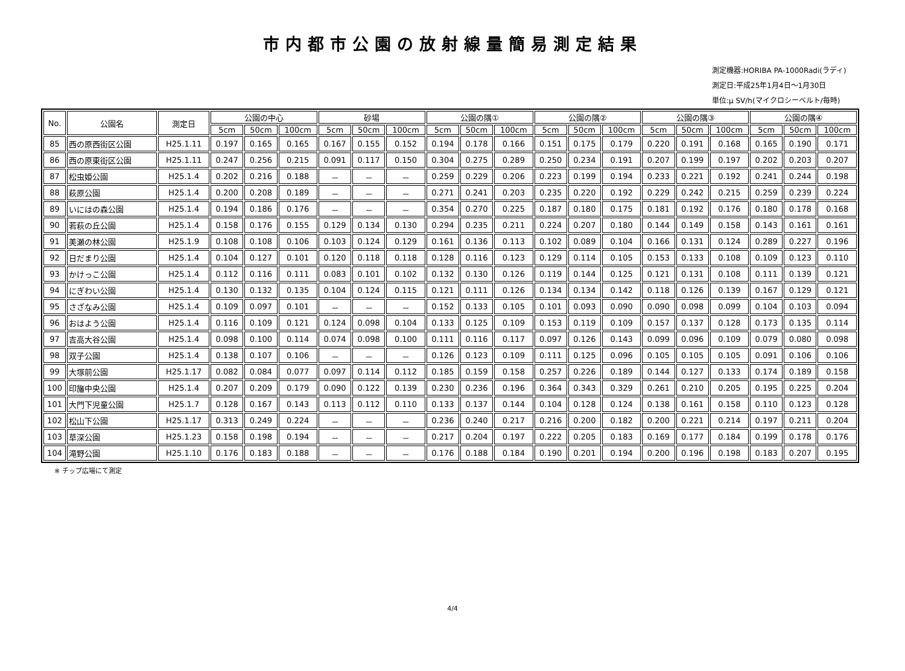市内都市公園の放射線量簡易測定結果
測定機器:HORIBA PA-1000Radi(ラディ)
測定日:平成25年1月4日～1月30日
単位:μ SV/h(マイクロシーベルト/毎時)
| No. | 公園名 | 測定日 | 公園の中心 | | | 砂場 | | | 公園の隅① | | | 公園の隅② | | | 公園の隅③ | | | 公園の隅④ | | |
| --- | --- | --- | --- | --- | --- | --- | --- | --- | --- | --- | --- | --- | --- | --- | --- | --- | --- | --- | --- | --- |
| | | | 5cm | 50cm | 100cm | 5cm | 50cm | 100cm | 5cm | 50cm | 100cm | 5cm | 50cm | 100cm | 5cm | 50cm | 100cm | 5cm | 50cm | 100cm |
| 85 | 西の原西街区公園 | H25.1.11 | 0.197 | 0.165 | 0.165 | 0.167 | 0.155 | 0.152 | 0.194 | 0.178 | 0.166 | 0.151 | 0.175 | 0.179 | 0.220 | 0.191 | 0.168 | 0.165 | 0.190 | 0.171 |
| 86 | 西の原東街区公園 | H25.1.11 | 0.247 | 0.256 | 0.215 | 0.091 | 0.117 | 0.150 | 0.304 | 0.275 | 0.289 | 0.250 | 0.234 | 0.191 | 0.207 | 0.199 | 0.197 | 0.202 | 0.203 | 0.207 |
| 87 | 松虫姫公園 | H25.1.4 | 0.202 | 0.216 | 0.188 | － | － | － | 0.259 | 0.229 | 0.206 | 0.223 | 0.199 | 0.194 | 0.233 | 0.221 | 0.192 | 0.241 | 0.244 | 0.198 |
| 88 | 萩原公園 | H25.1.4 | 0.200 | 0.208 | 0.189 | － | － | － | 0.271 | 0.241 | 0.203 | 0.235 | 0.220 | 0.192 | 0.229 | 0.242 | 0.215 | 0.259 | 0.239 | 0.224 |
| 89 | いにはの森公園 | H25.1.4 | 0.194 | 0.186 | 0.176 | － | － | － | 0.354 | 0.270 | 0.225 | 0.187 | 0.180 | 0.175 | 0.181 | 0.192 | 0.176 | 0.180 | 0.178 | 0.168 |
| 90 | 若萩の丘公園 | H25.1.4 | 0.158 | 0.176 | 0.155 | 0.129 | 0.134 | 0.130 | 0.294 | 0.235 | 0.211 | 0.224 | 0.207 | 0.180 | 0.144 | 0.149 | 0.158 | 0.143 | 0.161 | 0.161 |
| 91 | 美瀬の林公園 | H25.1.9 | 0.108 | 0.108 | 0.106 | 0.103 | 0.124 | 0.129 | 0.161 | 0.136 | 0.113 | 0.102 | 0.089 | 0.104 | 0.166 | 0.131 | 0.124 | 0.289 | 0.227 | 0.196 |
| 92 | 日だまり公園 | H25.1.4 | 0.104 | 0.127 | 0.101 | 0.120 | 0.118 | 0.118 | 0.128 | 0.116 | 0.123 | 0.129 | 0.114 | 0.105 | 0.153 | 0.133 | 0.108 | 0.109 | 0.123 | 0.110 |
| 93 | かけっこ公園 | H25.1.4 | 0.112 | 0.116 | 0.111 | 0.083 | 0.101 | 0.102 | 0.132 | 0.130 | 0.126 | 0.119 | 0.144 | 0.125 | 0.121 | 0.131 | 0.108 | 0.111 | 0.139 | 0.121 |
| 94 | にぎわい公園 | H25.1.4 | 0.130 | 0.132 | 0.135 | 0.104 | 0.124 | 0.115 | 0.121 | 0.111 | 0.126 | 0.134 | 0.134 | 0.142 | 0.118 | 0.126 | 0.139 | 0.167 | 0.129 | 0.121 |
| 95 | さざなみ公園 | H25.1.4 | 0.109 | 0.097 | 0.101 | － | － | － | 0.152 | 0.133 | 0.105 | 0.101 | 0.093 | 0.090 | 0.090 | 0.098 | 0.099 | 0.104 | 0.103 | 0.094 |
| 96 | おはよう公園 | H25.1.4 | 0.116 | 0.109 | 0.121 | 0.124 | 0.098 | 0.104 | 0.133 | 0.125 | 0.109 | 0.153 | 0.119 | 0.109 | 0.157 | 0.137 | 0.128 | 0.173 | 0.135 | 0.114 |
| 97 | 吉高大谷公園 | H25.1.4 | 0.098 | 0.100 | 0.114 | 0.074 | 0.098 | 0.100 | 0.111 | 0.116 | 0.117 | 0.097 | 0.126 | 0.143 | 0.099 | 0.096 | 0.109 | 0.079 | 0.080 | 0.098 |
| 98 | 双子公園 | H25.1.4 | 0.138 | 0.107 | 0.106 | － | － | － | 0.126 | 0.123 | 0.109 | 0.111 | 0.125 | 0.096 | 0.105 | 0.105 | 0.105 | 0.091 | 0.106 | 0.106 |
| 99 | 大塚前公園 | H25.1.17 | 0.082 | 0.084 | 0.077 | 0.097 | 0.114 | 0.112 | 0.185 | 0.159 | 0.158 | 0.257 | 0.226 | 0.189 | 0.144 | 0.127 | 0.133 | 0.174 | 0.189 | 0.158 |
| 100 | 印旛中央公園 | H25.1.4 | 0.207 | 0.209 | 0.179 | 0.090 | 0.122 | 0.139 | 0.230 | 0.236 | 0.196 | 0.364 | 0.343 | 0.329 | 0.261 | 0.210 | 0.205 | 0.195 | 0.225 | 0.204 |
| 101 | 大門下児童公園 | H25.1.7 | 0.128 | 0.167 | 0.143 | 0.113 | 0.112 | 0.110 | 0.133 | 0.137 | 0.144 | 0.104 | 0.128 | 0.124 | 0.138 | 0.161 | 0.158 | 0.110 | 0.123 | 0.128 |
| 102 | 松山下公園 | H25.1.17 | 0.313 | 0.249 | 0.224 | － | － | － | 0.236 | 0.240 | 0.217 | 0.216 | 0.200 | 0.182 | 0.200 | 0.221 | 0.214 | 0.197 | 0.211 | 0.204 |
| 103 | 草深公園 | H25.1.23 | 0.158 | 0.198 | 0.194 | － | － | － | 0.217 | 0.204 | 0.197 | 0.222 | 0.205 | 0.183 | 0.169 | 0.177 | 0.184 | 0.199 | 0.178 | 0.176 |
| 104 | 滝野公園 | H25.1.10 | 0.176 | 0.183 | 0.188 | － | － | － | 0.176 | 0.188 | 0.184 | 0.190 | 0.201 | 0.194 | 0.200 | 0.196 | 0.198 | 0.183 | 0.207 | 0.195 |
※ チップ広場にて測定
4/4